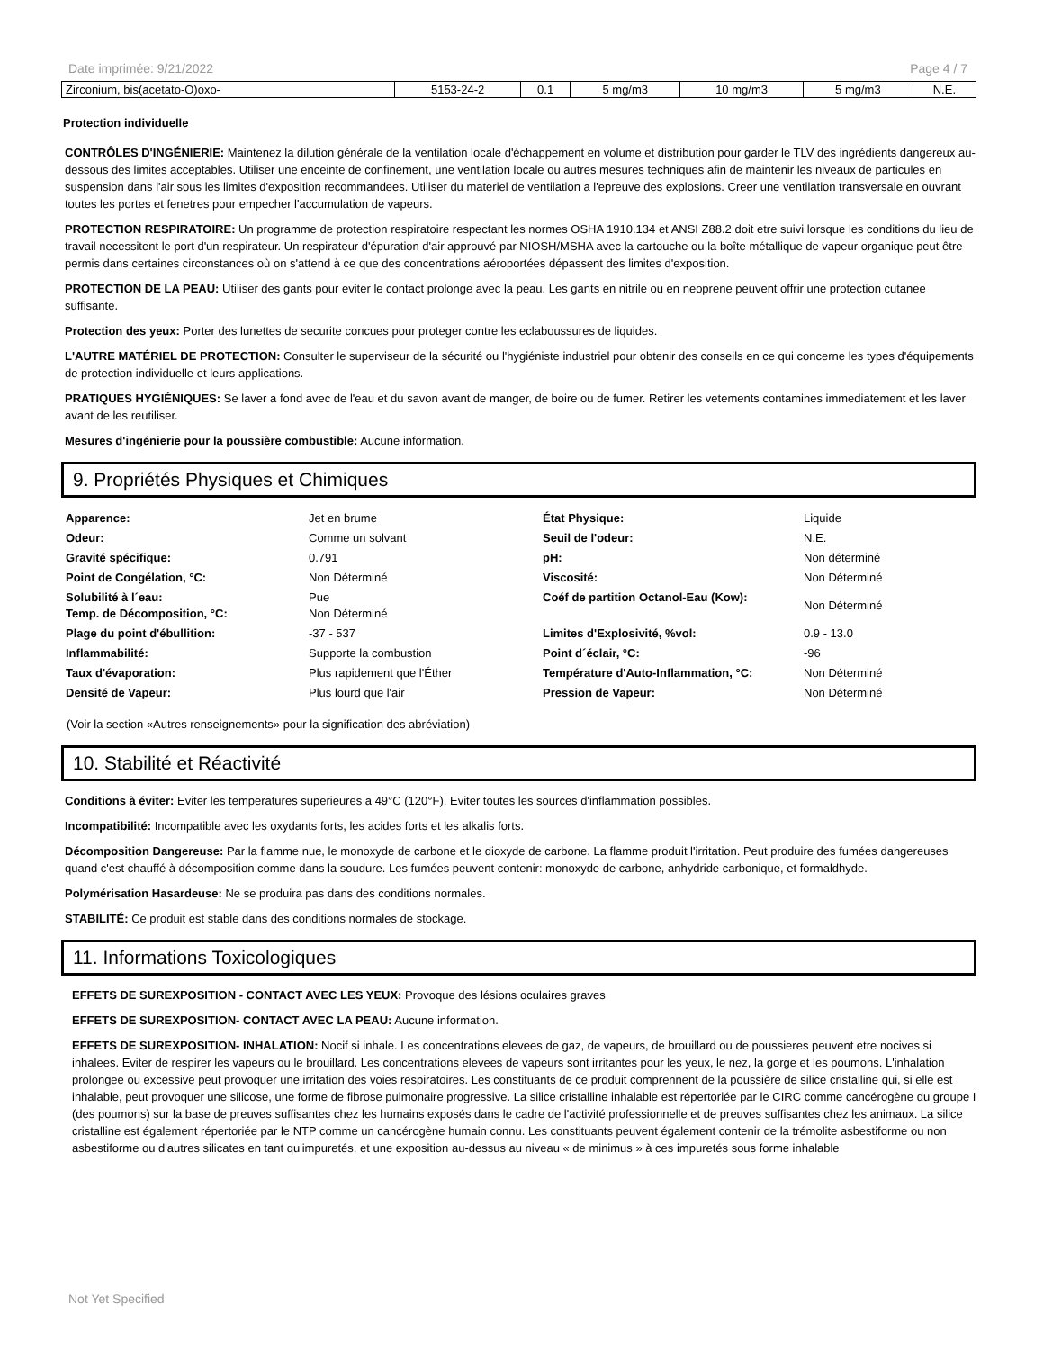Date imprimée: 9/21/2022 Page 4 / 7
| Zirconium, bis(acetato-O)oxo- | 5153-24-2 | 0.1 | 5 mg/m3 | 10 mg/m3 | 5 mg/m3 | N.E. |
Protection individuelle
CONTRÔLES D'INGÉNIERIE: Maintenez la dilution générale de la ventilation locale d'échappement en volume et distribution pour garder le TLV des ingrédients dangereux au-dessous des limites acceptables. Utiliser une enceinte de confinement, une ventilation locale ou autres mesures techniques afin de maintenir les niveaux de particules en suspension dans l'air sous les limites d'exposition recommandees. Utiliser du materiel de ventilation a l'epreuve des explosions. Creer une ventilation transversale en ouvrant toutes les portes et fenetres pour empecher l'accumulation de vapeurs.
PROTECTION RESPIRATOIRE: Un programme de protection respiratoire respectant les normes OSHA 1910.134 et ANSI Z88.2 doit etre suivi lorsque les conditions du lieu de travail necessitent le port d'un respirateur. Un respirateur d'épuration d'air approuvé par NIOSH/MSHA avec la cartouche ou la boîte métallique de vapeur organique peut être permis dans certaines circonstances où on s'attend à ce que des concentrations aéroportées dépassent des limites d'exposition.
PROTECTION DE LA PEAU: Utiliser des gants pour eviter le contact prolonge avec la peau. Les gants en nitrile ou en neoprene peuvent offrir une protection cutanee suffisante.
Protection des yeux: Porter des lunettes de securite concues pour proteger contre les eclaboussures de liquides.
L'AUTRE MATÉRIEL DE PROTECTION: Consulter le superviseur de la sécurité ou l'hygiéniste industriel pour obtenir des conseils en ce qui concerne les types d'équipements de protection individuelle et leurs applications.
PRATIQUES HYGIÉNIQUES: Se laver a fond avec de l'eau et du savon avant de manger, de boire ou de fumer. Retirer les vetements contamines immediatement et les laver avant de les reutiliser.
Mesures d'ingénierie pour la poussière combustible: Aucune information.
9. Propriétés Physiques et Chimiques
| Apparence: | Jet en brume | État Physique: | Liquide |
| Odeur: | Comme un solvant | Seuil de l'odeur: | N.E. |
| Gravité spécifique: | 0.791 | pH: | Non déterminé |
| Point de Congélation, °C: | Non Déterminé | Viscosité: | Non Déterminé |
| Solubilité à l´eau: Temp. de Décomposition, °C: | Pue Non Déterminé | Coéf de partition Octanol-Eau (Kow): | Non Déterminé |
| Plage du point d'ébullition: | -37 - 537 | Limites d'Explosivité, %vol: | 0.9 - 13.0 |
| Inflammabilité: | Supporte la combustion | Point d´éclair, °C: | -96 |
| Taux d'évaporation: | Plus rapidement que l'Éther | Température d'Auto-Inflammation, °C: | Non Déterminé |
| Densité de Vapeur: | Plus lourd que l'air | Pression de Vapeur: | Non Déterminé |
(Voir la section «Autres renseignements» pour la signification des abréviation)
10. Stabilité et Réactivité
Conditions à éviter: Eviter les temperatures superieures a 49°C (120°F). Eviter toutes les sources d'inflammation possibles.
Incompatibilité: Incompatible avec les oxydants forts, les acides forts et les alkalis forts.
Décomposition Dangereuse: Par la flamme nue, le monoxyde de carbone et le dioxyde de carbone. La flamme produit l'irritation. Peut produire des fumées dangereuses quand c'est chauffé à décomposition comme dans la soudure. Les fumées peuvent contenir: monoxyde de carbone, anhydride carbonique, et formaldhyde.
Polymérisation Hasardeuse: Ne se produira pas dans des conditions normales.
STABILITÉ: Ce produit est stable dans des conditions normales de stockage.
11. Informations Toxicologiques
EFFETS DE SUREXPOSITION - CONTACT AVEC LES YEUX: Provoque des lésions oculaires graves
EFFETS DE SUREXPOSITION- CONTACT AVEC LA PEAU: Aucune information.
EFFETS DE SUREXPOSITION- INHALATION: Nocif si inhale. Les concentrations elevees de gaz, de vapeurs, de brouillard ou de poussieres peuvent etre nocives si inhalees. Eviter de respirer les vapeurs ou le brouillard. Les concentrations elevees de vapeurs sont irritantes pour les yeux, le nez, la gorge et les poumons. L'inhalation prolongee ou excessive peut provoquer une irritation des voies respiratoires. Les constituants de ce produit comprennent de la poussière de silice cristalline qui, si elle est inhalable, peut provoquer une silicose, une forme de fibrose pulmonaire progressive. La silice cristalline inhalable est répertoriée par le CIRC comme cancérogène du groupe I (des poumons) sur la base de preuves suffisantes chez les humains exposés dans le cadre de l'activité professionnelle et de preuves suffisantes chez les animaux. La silice cristalline est également répertoriée par le NTP comme un cancérogène humain connu. Les constituants peuvent également contenir de la trémolite asbestiforme ou non asbestiforme ou d'autres silicates en tant qu'impuretés, et une exposition au-dessus au niveau « de minimus » à ces impuretés sous forme inhalable
Not Yet Specified